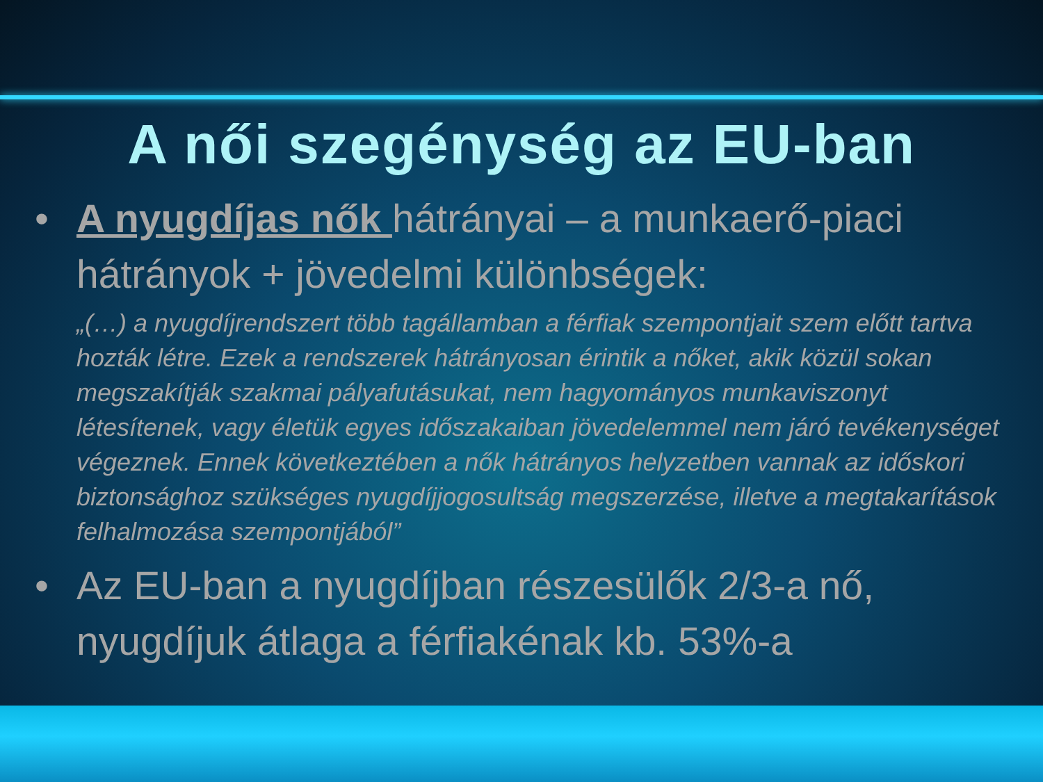A női szegénység az EU-ban
• A nyugdíjas nők hátrányai – a munkaerő-piaci hátrányok + jövedelmi különbségek:
„(…) a nyugdíjrendszert több tagállamban a férfiak szempontjait szem előtt tartva hozták létre. Ezek a rendszerek hátrányosan érintik a nőket, akik közül sokan megszakítják szakmai pályafutásukat, nem hagyományos munkaviszonyt létesítenek, vagy életük egyes időszakaiban jövedelemmel nem járó tevékenységet végeznek. Ennek következtében a nők hátrányos helyzetben vannak az időskori biztonsághoz szükséges nyugdíjjogosultság megszerzése, illetve a megtakarítások felhalmozása szempontjából”
• Az EU-ban a nyugdíjban részesülők 2/3-a nő, nyugdíjuk átlaga a férfiakénak kb. 53%-a